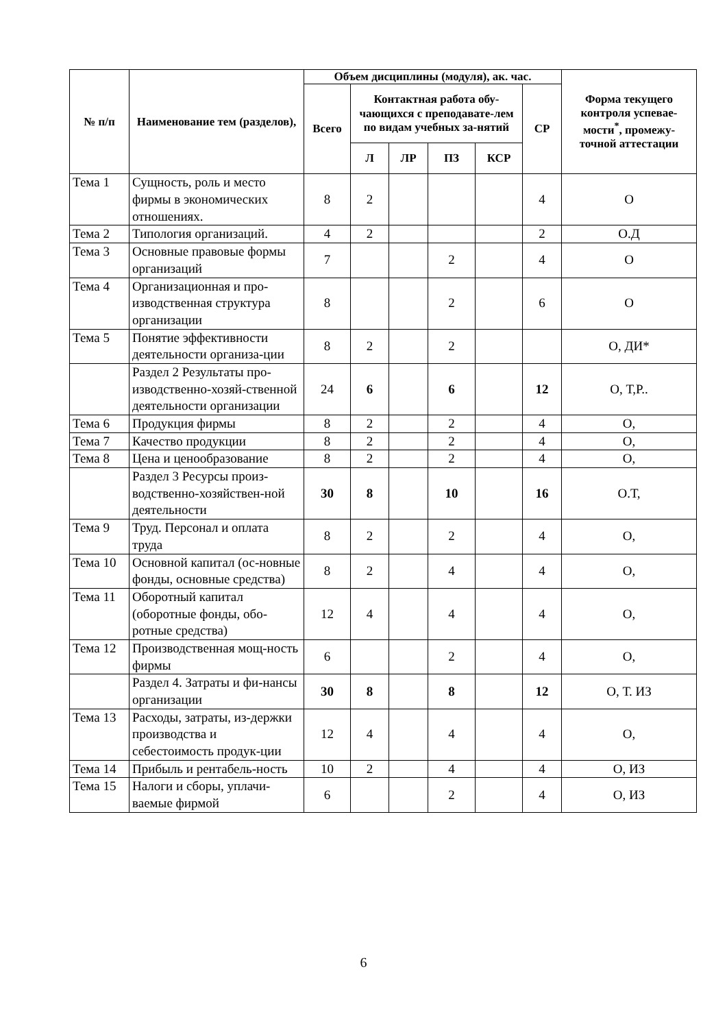| № п/п | Наименование тем (разделов), | Объем дисциплины (модуля), ак. час. | | | | | | Форма текущего контроля успевае-мости<sup>*</sup>, промежу-точной аттестации |
| --- | --- | --- | --- | --- | --- | --- | --- | --- |
| | | Всего | Контактная работа обу-чающихся с преподавате-лем по видам учебных за-нятий | | | | СР | |
| | | | Л | ЛР | ПЗ | КСР | | |
| Тема 1 | Сущность, роль и место фирмы в экономических отношениях. | 8 | 2 | | | | 4 | О |
| Тема 2 | Типология организаций. | 4 | 2 | | | | 2 | О.Д |
| Тема 3 | Основные правовые формы организаций | 7 | | | 2 | | 4 | О |
| Тема 4 | Организационная и про-изводственная структура организации | 8 | | | 2 | | 6 | О |
| Тема 5 | Понятие эффективности деятельности организа-ции | 8 | 2 | | 2 | | | О, ДИ* |
| | Раздел 2 Результаты про-изводственно-хозяй-ственной деятельности организации | 24 | 6 | | 6 | | 12 | О, Т,Р.. |
| Тема 6 | Продукция фирмы | 8 | 2 | | 2 | | 4 | О, |
| Тема 7 | Качество продукции | 8 | 2 | | 2 | | 4 | О, |
| Тема 8 | Цена и ценообразование | 8 | 2 | | 2 | | 4 | О, |
| | Раздел 3 Ресурсы произ-водственно-хозяйствен-ной деятельности | 30 | 8 | | 10 | | 16 | О.Т, |
| Тема 9 | Труд. Персонал и оплата труда | 8 | 2 | | 2 | | 4 | О, |
| Тема 10 | Основной капитал (ос-новные фонды, основные средства) | 8 | 2 | | 4 | | 4 | О, |
| Тема 11 | Оборотный капитал (оборотные фонды, обо-ротные средства) | 12 | 4 | | 4 | | 4 | О, |
| Тема 12 | Производственная мощ-ность фирмы | 6 | | | 2 | | 4 | О, |
| | Раздел 4. Затраты и фи-нансы организации | 30 | 8 | | 8 | | 12 | О, Т. ИЗ |
| Тема 13 | Расходы, затраты, из-держки производства и себестоимость продук-ции | 12 | 4 | | 4 | | 4 | О, |
| Тема 14 | Прибыль и рентабель-ность | 10 | 2 | | 4 | | 4 | О, ИЗ |
| Тема 15 | Налоги и сборы, уплачи-ваемые фирмой | 6 | | | 2 | | 4 | О, ИЗ |
6